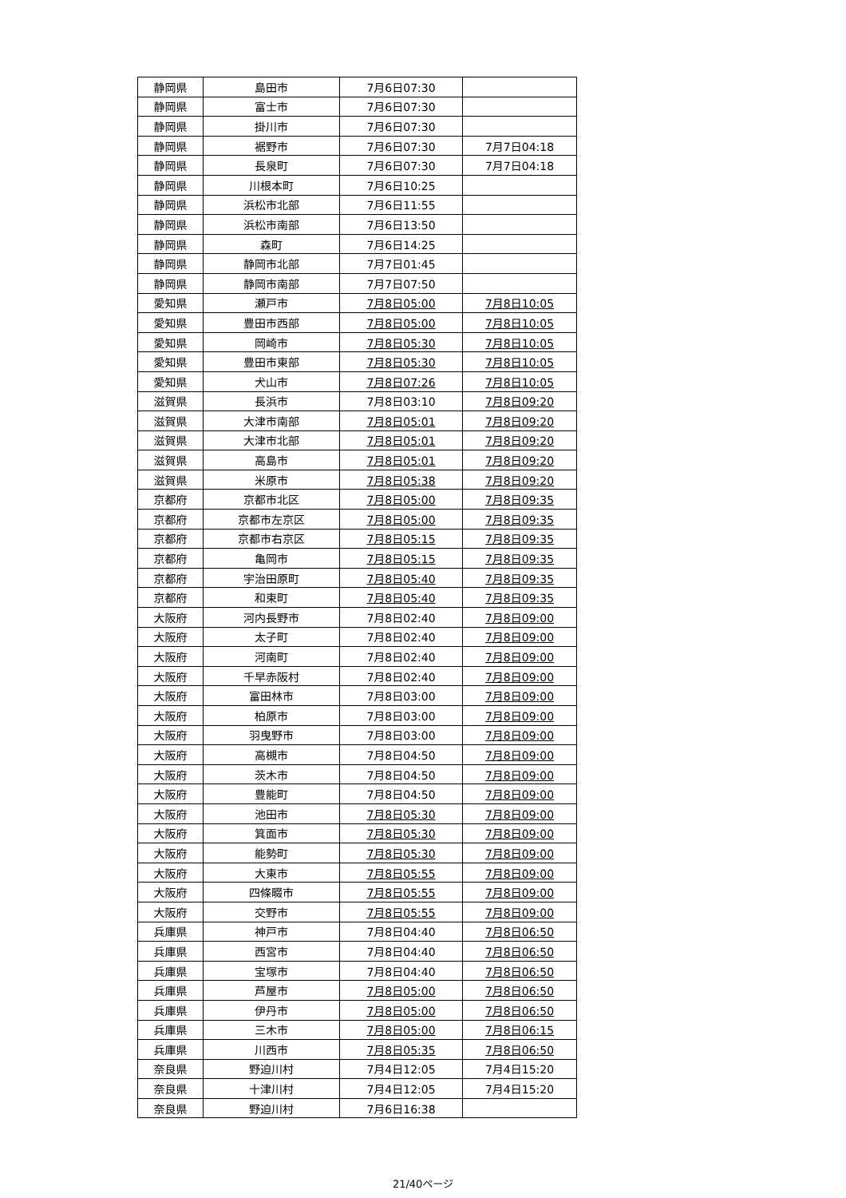| 静岡県 | 島田市 | 7月6日07:30 | |
| 静岡県 | 富士市 | 7月6日07:30 | |
| 静岡県 | 掛川市 | 7月6日07:30 | |
| 静岡県 | 裾野市 | 7月6日07:30 | 7月7日04:18 |
| 静岡県 | 長泉町 | 7月6日07:30 | 7月7日04:18 |
| 静岡県 | 川根本町 | 7月6日10:25 | |
| 静岡県 | 浜松市北部 | 7月6日11:55 | |
| 静岡県 | 浜松市南部 | 7月6日13:50 | |
| 静岡県 | 森町 | 7月6日14:25 | |
| 静岡県 | 静岡市北部 | 7月7日01:45 | |
| 静岡県 | 静岡市南部 | 7月7日07:50 | |
| 愛知県 | 瀬戸市 | 7月8日05:00 | 7月8日10:05 |
| 愛知県 | 豊田市西部 | 7月8日05:00 | 7月8日10:05 |
| 愛知県 | 岡崎市 | 7月8日05:30 | 7月8日10:05 |
| 愛知県 | 豊田市東部 | 7月8日05:30 | 7月8日10:05 |
| 愛知県 | 犬山市 | 7月8日07:26 | 7月8日10:05 |
| 滋賀県 | 長浜市 | 7月8日03:10 | 7月8日09:20 |
| 滋賀県 | 大津市南部 | 7月8日05:01 | 7月8日09:20 |
| 滋賀県 | 大津市北部 | 7月8日05:01 | 7月8日09:20 |
| 滋賀県 | 高島市 | 7月8日05:01 | 7月8日09:20 |
| 滋賀県 | 米原市 | 7月8日05:38 | 7月8日09:20 |
| 京都府 | 京都市北区 | 7月8日05:00 | 7月8日09:35 |
| 京都府 | 京都市左京区 | 7月8日05:00 | 7月8日09:35 |
| 京都府 | 京都市右京区 | 7月8日05:15 | 7月8日09:35 |
| 京都府 | 亀岡市 | 7月8日05:15 | 7月8日09:35 |
| 京都府 | 宇治田原町 | 7月8日05:40 | 7月8日09:35 |
| 京都府 | 和束町 | 7月8日05:40 | 7月8日09:35 |
| 大阪府 | 河内長野市 | 7月8日02:40 | 7月8日09:00 |
| 大阪府 | 太子町 | 7月8日02:40 | 7月8日09:00 |
| 大阪府 | 河南町 | 7月8日02:40 | 7月8日09:00 |
| 大阪府 | 千早赤阪村 | 7月8日02:40 | 7月8日09:00 |
| 大阪府 | 富田林市 | 7月8日03:00 | 7月8日09:00 |
| 大阪府 | 柏原市 | 7月8日03:00 | 7月8日09:00 |
| 大阪府 | 羽曳野市 | 7月8日03:00 | 7月8日09:00 |
| 大阪府 | 高槻市 | 7月8日04:50 | 7月8日09:00 |
| 大阪府 | 茨木市 | 7月8日04:50 | 7月8日09:00 |
| 大阪府 | 豊能町 | 7月8日04:50 | 7月8日09:00 |
| 大阪府 | 池田市 | 7月8日05:30 | 7月8日09:00 |
| 大阪府 | 箕面市 | 7月8日05:30 | 7月8日09:00 |
| 大阪府 | 能勢町 | 7月8日05:30 | 7月8日09:00 |
| 大阪府 | 大東市 | 7月8日05:55 | 7月8日09:00 |
| 大阪府 | 四條畷市 | 7月8日05:55 | 7月8日09:00 |
| 大阪府 | 交野市 | 7月8日05:55 | 7月8日09:00 |
| 兵庫県 | 神戸市 | 7月8日04:40 | 7月8日06:50 |
| 兵庫県 | 西宮市 | 7月8日04:40 | 7月8日06:50 |
| 兵庫県 | 宝塚市 | 7月8日04:40 | 7月8日06:50 |
| 兵庫県 | 芦屋市 | 7月8日05:00 | 7月8日06:50 |
| 兵庫県 | 伊丹市 | 7月8日05:00 | 7月8日06:50 |
| 兵庫県 | 三木市 | 7月8日05:00 | 7月8日06:15 |
| 兵庫県 | 川西市 | 7月8日05:35 | 7月8日06:50 |
| 奈良県 | 野迫川村 | 7月4日12:05 | 7月4日15:20 |
| 奈良県 | 十津川村 | 7月4日12:05 | 7月4日15:20 |
| 奈良県 | 野迫川村 | 7月6日16:38 | |
21/40ページ